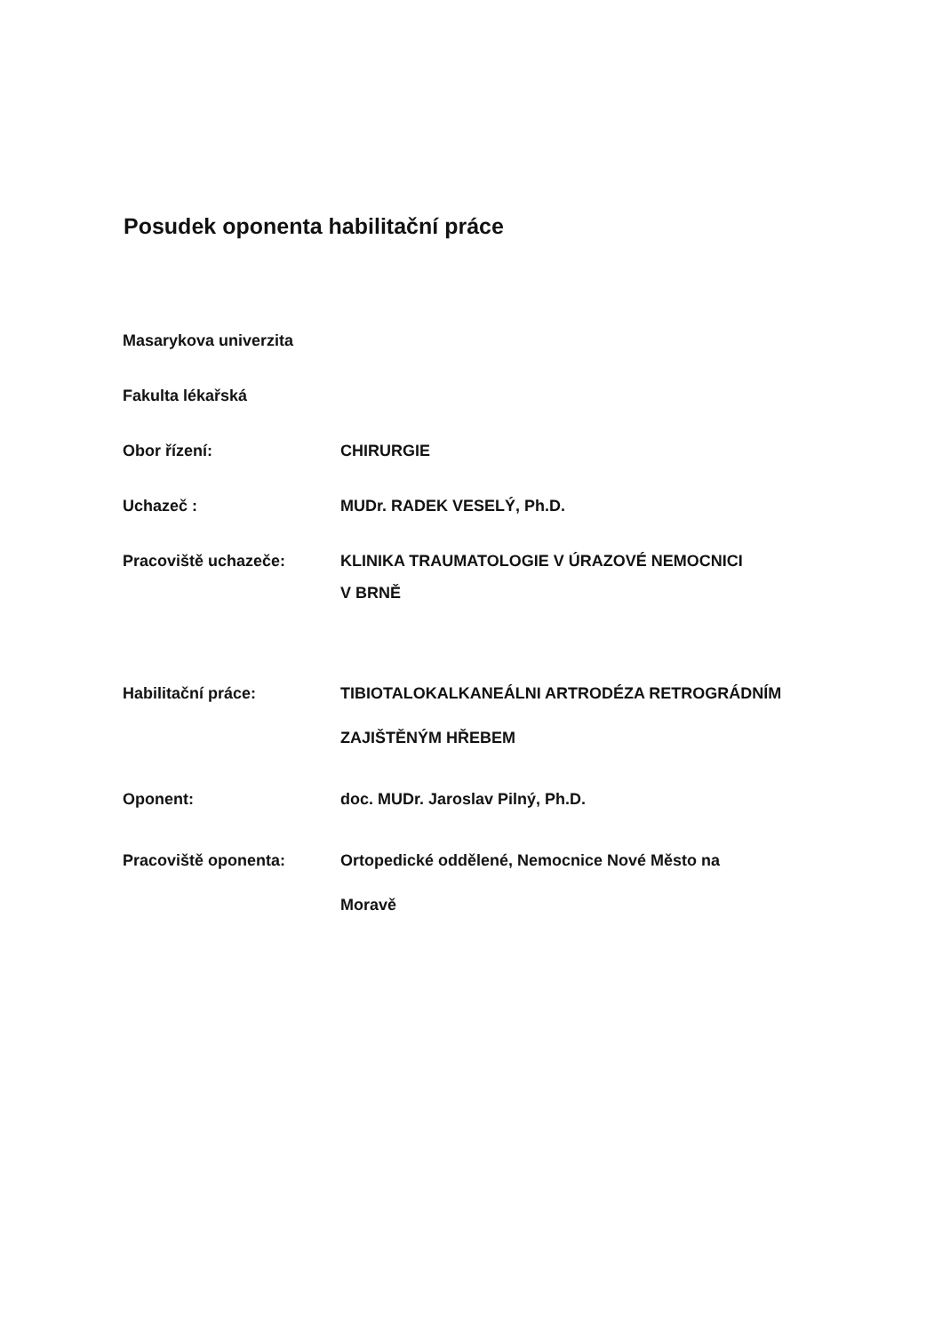Posudek oponenta habilitační práce
Masarykova univerzita
Fakulta lékařská
Obor řízení: CHIRURGIE
Uchazeč : MUDr. RADEK VESELÝ, Ph.D.
Pracoviště uchazeče: KLINIKA TRAUMATOLOGIE V ÚRAZOVÉ NEMOCNICI
V BRNĚ
Habilitační práce: TIBIOTALOKALKANEÁLNI ARTRODÉZA RETROGRÁDNÍM
ZAJIŠTĚNÝM HŘEBEM
Oponent: doc. MUDr. Jaroslav Pilný, Ph.D.
Pracoviště oponenta: Ortopedické oddělené, Nemocnice Nové Město na
Moravě